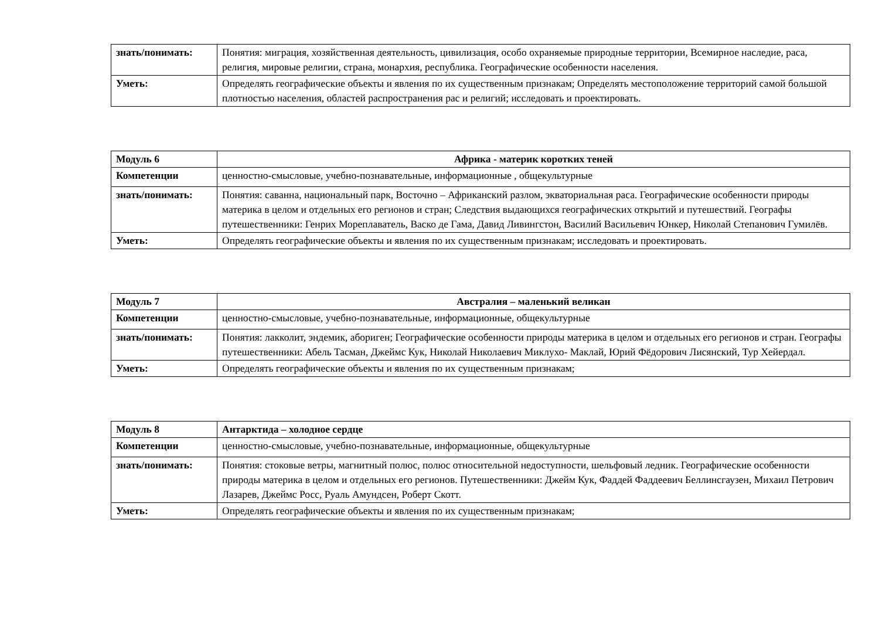| знать/понимать: | Понятия: миграция, хозяйственная деятельность, цивилизация, особо охраняемые природные территории, Всемирное наследие, раса, религия, мировые религии, страна, монархия, республика. Географические особенности населения. |
| Уметь: | Определять географические объекты и явления по их существенным признакам; Определять местоположение территорий самой большой плотностью населения, областей распространения рас и религий; исследовать и проектировать. |
| Модуль 6 | Африка - материк коротких теней |
| Компетенции | ценностно-смысловые, учебно-познавательные, информационные , общекультурные |
| знать/понимать: | Понятия: саванна, национальный парк, Восточно – Африканский разлом, экваториальная раса. Географические особенности природы материка в целом и отдельных его регионов и стран; Следствия выдающихся географических открытий и путешествий. Географы путешественники: Генрих Мореплаватель, Васко де Гама, Давид Ливингстон, Василий Васильевич Юнкер, Николай Степанович Гумилёв. |
| Уметь: | Определять географические объекты и явления по их существенным признакам; исследовать и проектировать. |
| Модуль 7 | Австралия – маленький великан |
| Компетенции | ценностно-смысловые, учебно-познавательные, информационные, общекультурные |
| знать/понимать: | Понятия: лакколит, эндемик, абориген; Географические особенности природы материка в целом и отдельных его регионов и стран. Географы путешественники: Абель Тасман, Джеймс Кук, Николай Николаевич Миклухо- Маклай, Юрий Фёдорович Лисянский, Тур Хейердал. |
| Уметь: | Определять географические объекты и явления по их существенным признакам; |
| Модуль 8 | Антарктида – холодное сердце |
| Компетенции | ценностно-смысловые, учебно-познавательные, информационные, общекультурные |
| знать/понимать: | Понятия: стоковые ветры, магнитный полюс, полюс относительной недоступности, шельфовый ледник. Географические особенности природы материка в целом и отдельных его регионов. Путешественники: Джейм Кук, Фаддей Фаддеевич Беллинсгаузен, Михаил Петрович Лазарев, Джеймс Росс, Руаль Амундсен, Роберт Скотт. |
| Уметь: | Определять географические объекты и явления по их существенным признакам; |